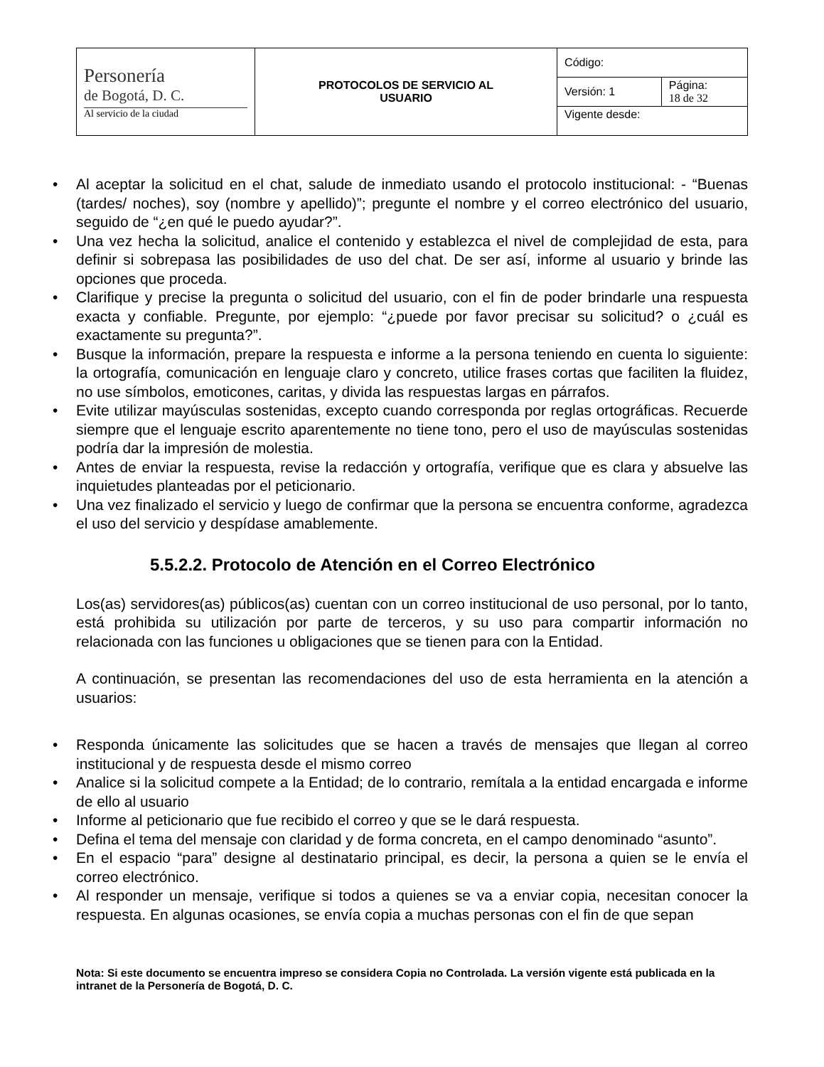| Personería de Bogotá, D. C. Al servicio de la ciudad | PROTOCOLOS DE SERVICIO AL USUARIO | Código: | |
| | | Versión: 1 | Página: 18 de 32 |
| | | Vigente desde: | |
• Al aceptar la solicitud en el chat, salude de inmediato usando el protocolo institucional: - “Buenas (tardes/ noches), soy (nombre y apellido)”; pregunte el nombre y el correo electrónico del usuario, seguido de “¿en qué le puedo ayudar?”.
• Una vez hecha la solicitud, analice el contenido y establezca el nivel de complejidad de esta, para definir si sobrepasa las posibilidades de uso del chat. De ser así, informe al usuario y brinde las opciones que proceda.
• Clarifique y precise la pregunta o solicitud del usuario, con el fin de poder brindarle una respuesta exacta y confiable. Pregunte, por ejemplo: “¿puede por favor precisar su solicitud? o ¿cuál es exactamente su pregunta?”.
• Busque la información, prepare la respuesta e informe a la persona teniendo en cuenta lo siguiente: la ortografía, comunicación en lenguaje claro y concreto, utilice frases cortas que faciliten la fluidez, no use símbolos, emoticones, caritas, y divida las respuestas largas en párrafos.
• Evite utilizar mayúsculas sostenidas, excepto cuando corresponda por reglas ortográficas. Recuerde siempre que el lenguaje escrito aparentemente no tiene tono, pero el uso de mayúsculas sostenidas podría dar la impresión de molestia.
• Antes de enviar la respuesta, revise la redacción y ortografía, verifique que es clara y absuelve las inquietudes planteadas por el peticionario.
• Una vez finalizado el servicio y luego de confirmar que la persona se encuentra conforme, agradezca el uso del servicio y despídase amablemente.
5.5.2.2. Protocolo de Atención en el Correo Electrónico
Los(as) servidores(as) públicos(as) cuentan con un correo institucional de uso personal, por lo tanto, está prohibida su utilización por parte de terceros, y su uso para compartir información no relacionada con las funciones u obligaciones que se tienen para con la Entidad.
A continuación, se presentan las recomendaciones del uso de esta herramienta en la atención a usuarios:
• Responda únicamente las solicitudes que se hacen a través de mensajes que llegan al correo institucional y de respuesta desde el mismo correo
• Analice si la solicitud compete a la Entidad; de lo contrario, remítala a la entidad encargada e informe de ello al usuario
• Informe al peticionario que fue recibido el correo y que se le dará respuesta.
• Defina el tema del mensaje con claridad y de forma concreta, en el campo denominado “asunto”.
• En el espacio “para” designe al destinatario principal, es decir, la persona a quien se le envía el correo electrónico.
• Al responder un mensaje, verifique si todos a quienes se va a enviar copia, necesitan conocer la respuesta. En algunas ocasiones, se envía copia a muchas personas con el fin de que sepan
Nota: Si este documento se encuentra impreso se considera Copia no Controlada. La versión vigente está publicada en la intranet de la Personería de Bogotá, D. C.